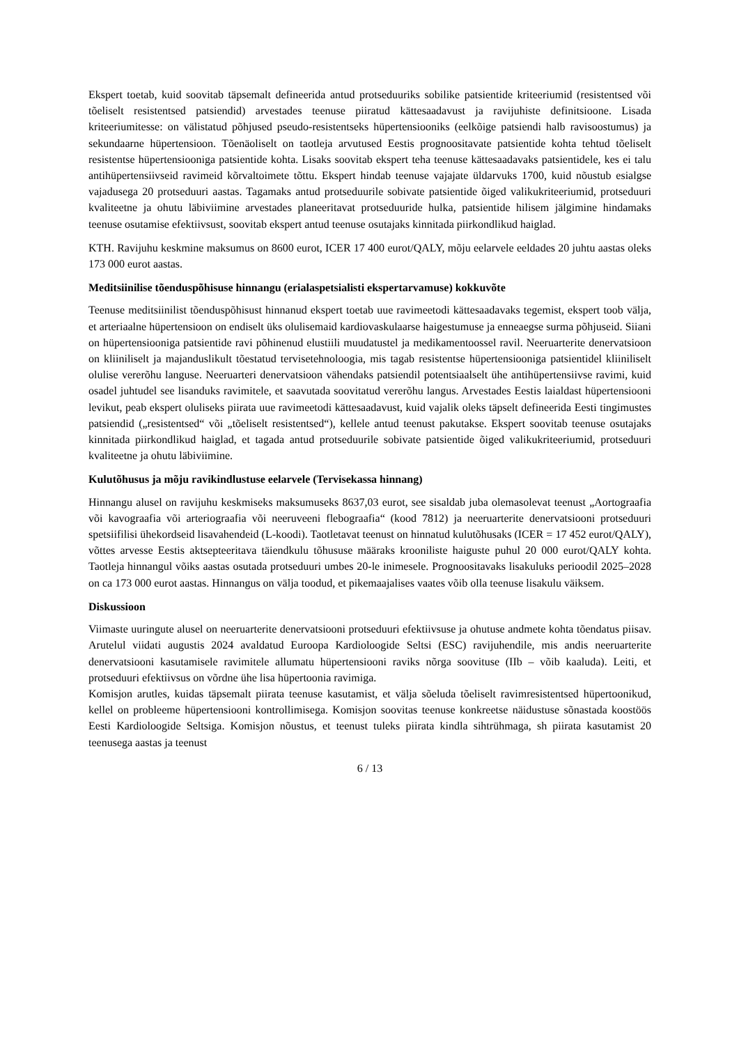Ekspert toetab, kuid soovitab täpsemalt defineerida antud protseduuriks sobilike patsientide kriteeriumid (resistentsed või tõeliselt resistentsed patsiendid) arvestades teenuse piiratud kättesaadavust ja ravijuhiste definitsioone. Lisada kriteeriumitesse: on välistatud põhjused pseudo-resistentseks hüpertensiooniks (eelkõige patsiendi halb ravisoostumus) ja sekundaarne hüpertensioon. Tõenäoliselt on taotleja arvutused Eestis prognoositavate patsientide kohta tehtud tõeliselt resistentse hüpertensiooniga patsientide kohta. Lisaks soovitab ekspert teha teenuse kättesaadavaks patsientidele, kes ei talu antihüpertensiivseid ravimeid kõrvaltoimete tõttu. Ekspert hindab teenuse vajajate üldarvuks 1700, kuid nõustub esialgse vajadusega 20 protseduuri aastas. Tagamaks antud protseduurile sobivate patsientide õiged valikukriteeriumid, protseduuri kvaliteetne ja ohutu läbiviimine arvestades planeeritavat protseduuride hulka, patsientide hilisem jälgimine hindamaks teenuse osutamise efektiivsust, soovitab ekspert antud teenuse osutajaks kinnitada piirkondlikud haiglad.
KTH. Ravijuhu keskmine maksumus on 8600 eurot, ICER 17 400 eurot/QALY, mõju eelarvele eeldades 20 juhtu aastas oleks 173 000 eurot aastas.
Meditsiinilise tõenduspõhisuse hinnangu (erialaspetsialisti ekspertarvamuse) kokkuvõte
Teenuse meditsiinilist tõenduspõhisust hinnanud ekspert toetab uue ravimeetodi kättesaadavaks tegemist, ekspert toob välja, et arteriaalne hüpertensioon on endiselt üks olulisemaid kardiovaskulaarse haigestumuse ja enneaegse surma põhjuseid. Siiani on hüpertensiooniga patsientide ravi põhinenud elustiili muudatustel ja medikamentoossel ravil. Neeruarterite denervatsioon on kliiniliselt ja majanduslikult tõestatud tervisetehnoloogia, mis tagab resistentse hüpertensiooniga patsientidel kliiniliselt olulise vererõhu languse. Neeruarteri denervatsioon vähendaks patsiendil potentsiaalselt ühe antihüpertensiivse ravimi, kuid osadel juhtudel see lisanduks ravimitele, et saavutada soovitatud vererõhu langus. Arvestades Eestis laialdast hüpertensiooni levikut, peab ekspert oluliseks piirata uue ravimeetodi kättesaadavust, kuid vajalik oleks täpselt defineerida Eesti tingimustes patsiendid („resistentsed“ või „tõeliselt resistentsed“), kellele antud teenust pakutakse. Ekspert soovitab teenuse osutajaks kinnitada piirkondlikud haiglad, et tagada antud protseduurile sobivate patsientide õiged valikukriteeriumid, protseduuri kvaliteetne ja ohutu läbiviimine.
Kulutõhusus ja mõju ravikindlustuse eelarvele (Tervisekassa hinnang)
Hinnangu alusel on ravijuhu keskmiseks maksumuseks 8637,03 eurot, see sisaldab juba olemasolevat teenust „Aortograafia või kavograafia või arteriograafia või neeruveeni flebograafia“ (kood 7812) ja neeruarterite denervatsiooni protseduuri spetsiifilisi ühekordseid lisavahendeid (L-koodi). Taotletavat teenust on hinnatud kulutõhusaks (ICER = 17 452 eurot/QALY), võttes arvesse Eestis aktsepteeritava täiendkulu tõhususe määraks krooniliste haiguste puhul 20 000 eurot/QALY kohta. Taotleja hinnangul võiks aastas osutada protseduuri umbes 20-le inimesele. Prognoositavaks lisakuluks perioodil 2025–2028 on ca 173 000 eurot aastas. Hinnangus on välja toodud, et pikemaajalises vaates võib olla teenuse lisakulu väiksem.
Diskussioon
Viimaste uuringute alusel on neeruarterite denervatsiooni protseduuri efektiivsuse ja ohutuse andmete kohta tõendatus piisav. Arutelul viidati augustis 2024 avaldatud Euroopa Kardioloogide Seltsi (ESC) ravijuhendile, mis andis neeruarterite denervatsiooni kasutamisele ravimitele allumatu hüpertensiooni raviks nõrga soovituse (IIb – võib kaaluda). Leiti, et protseduuri efektiivsus on võrdne ühe lisa hüpertoonia ravimiga.
Komisjon arutles, kuidas täpsemalt piirata teenuse kasutamist, et välja sõeluda tõeliselt ravimresistentsed hüpertoonikud, kellel on probleeme hüpertensiooni kontrollimisega. Komisjon soovitas teenuse konkreetse näidustuse sõnastada koostöös Eesti Kardioloogide Seltsiga. Komisjon nõustus, et teenust tuleks piirata kindla sihtrühmaga, sh piirata kasutamist 20 teenusega aastas ja teenust
6 / 13